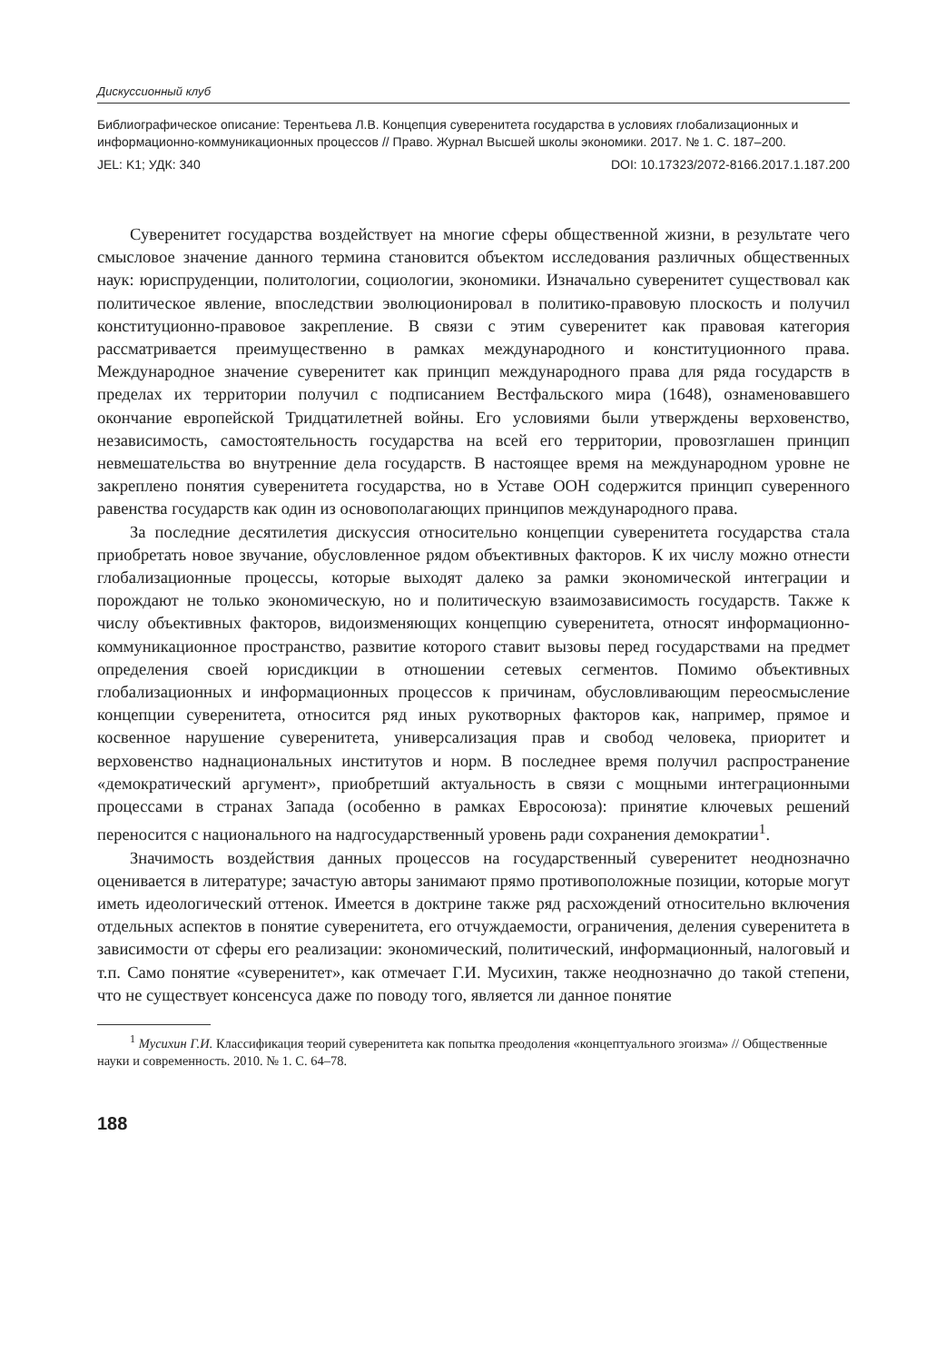Дискуссионный клуб
Библиографическое описание: Терентьева Л.В. Концепция суверенитета государства в условиях глобализационных и информационно-коммуникационных процессов // Право. Журнал Высшей школы экономики. 2017. № 1. С. 187–200.
JEL: K1; УДК: 340 DOI: 10.17323/2072-8166.2017.1.187.200
Суверенитет государства воздействует на многие сферы общественной жизни, в результате чего смысловое значение данного термина становится объектом исследования различных общественных наук: юриспруденции, политологии, социологии, экономики. Изначально суверенитет существовал как политическое явление, впоследствии эволюционировал в политико-правовую плоскость и получил конституционно-правовое закрепление. В связи с этим суверенитет как правовая категория рассматривается преимущественно в рамках международного и конституционного права. Международное значение суверенитет как принцип международного права для ряда государств в пределах их территории получил с подписанием Вестфальского мира (1648), ознаменовавшего окончание европейской Тридцатилетней войны. Его условиями были утверждены верховенство, независимость, самостоятельность государства на всей его территории, провозглашен принцип невмешательства во внутренние дела государств. В настоящее время на международном уровне не закреплено понятия суверенитета государства, но в Уставе ООН содержится принцип суверенного равенства государств как один из основополагающих принципов международного права.
За последние десятилетия дискуссия относительно концепции суверенитета государства стала приобретать новое звучание, обусловленное рядом объективных факторов. К их числу можно отнести глобализационные процессы, которые выходят далеко за рамки экономической интеграции и порождают не только экономическую, но и политическую взаимозависимость государств. Также к числу объективных факторов, видоизменяющих концепцию суверенитета, относят информационно-коммуникационное пространство, развитие которого ставит вызовы перед государствами на предмет определения своей юрисдикции в отношении сетевых сегментов. Помимо объективных глобализационных и информационных процессов к причинам, обусловливающим переосмысление концепции суверенитета, относится ряд иных рукотворных факторов как, например, прямое и косвенное нарушение суверенитета, универсализация прав и свобод человека, приоритет и верховенство наднациональных институтов и норм. В последнее время получил распространение «демократический аргумент», приобретший актуальность в связи с мощными интеграционными процессами в странах Запада (особенно в рамках Евросоюза): принятие ключевых решений переносится с национального на надгосударственный уровень ради сохранения демократии<sup>1</sup>.
Значимость воздействия данных процессов на государственный суверенитет неоднозначно оценивается в литературе; зачастую авторы занимают прямо противоположные позиции, которые могут иметь идеологический оттенок. Имеется в доктрине также ряд расхождений относительно включения отдельных аспектов в понятие суверенитета, его отчуждаемости, ограничения, деления суверенитета в зависимости от сферы его реализации: экономический, политический, информационный, налоговый и т.п. Само понятие «суверенитет», как отмечает Г.И. Мусихин, также неоднозначно до такой степени, что не существует консенсуса даже по поводу того, является ли данное понятие
<sup>1</sup> Мусихин Г.И. Классификация теорий суверенитета как попытка преодоления «концептуального эгоизма» // Общественные науки и современность. 2010. № 1. С. 64–78.
188